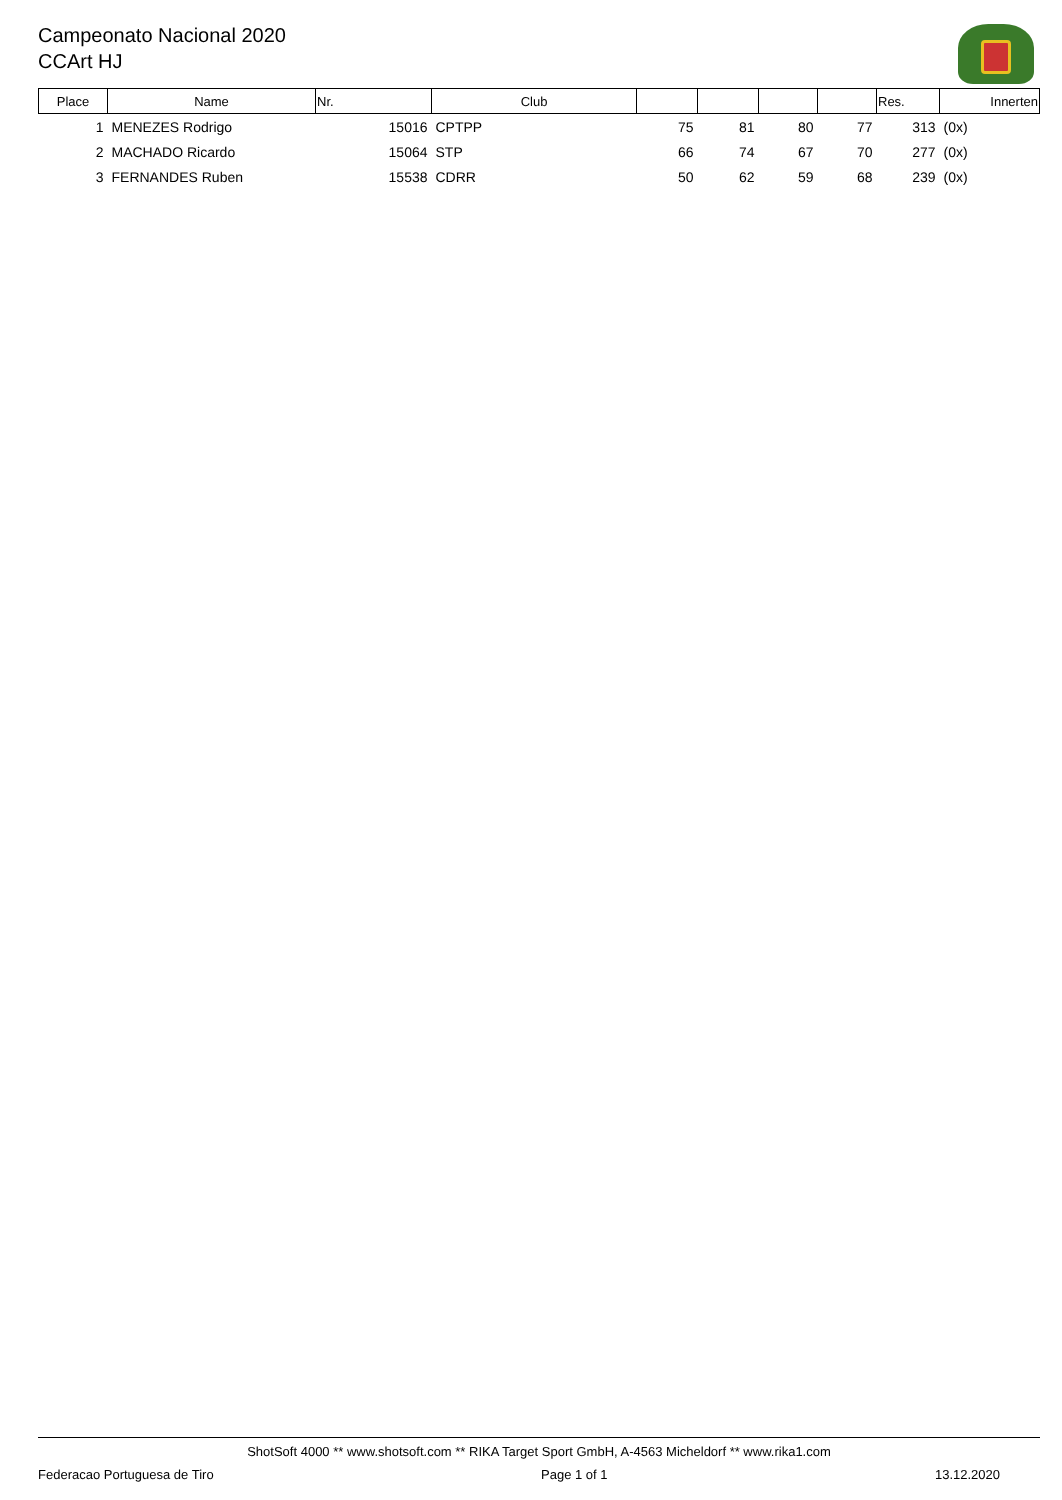Campeonato Nacional 2020
CCArt HJ
| Place | Name | Nr. | Club | | | | | Res. | Innerten |
| --- | --- | --- | --- | --- | --- | --- | --- | --- | --- |
| 1 | MENEZES Rodrigo | 15016 | CPTPP | 75 | 81 | 80 | 77 | 313 | (0x) |
| 2 | MACHADO Ricardo | 15064 | STP | 66 | 74 | 67 | 70 | 277 | (0x) |
| 3 | FERNANDES Ruben | 15538 | CDRR | 50 | 62 | 59 | 68 | 239 | (0x) |
ShotSoft 4000 ** www.shotsoft.com ** RIKA Target Sport GmbH, A-4563 Micheldorf ** www.rika1.com
Federacao Portuguesa de Tiro Page 1 of 1 13.12.2020